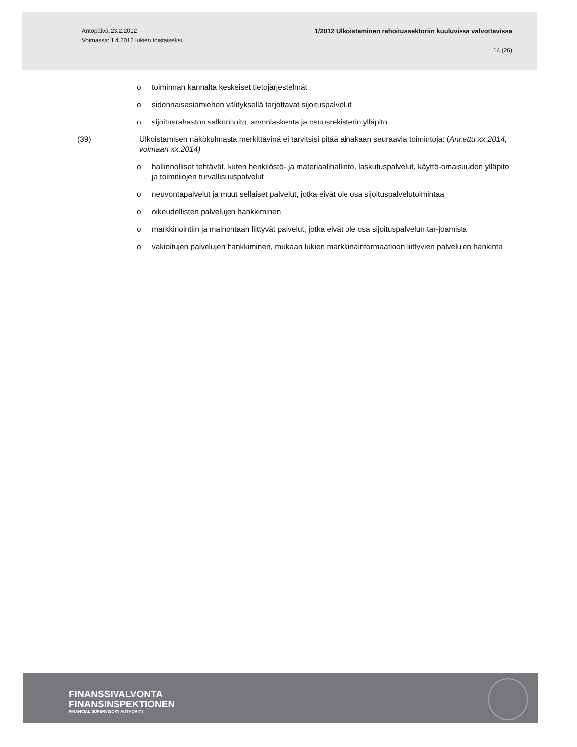Antopäivä:
Voimassa:
23.2.2012
1.4.2012 lukien toistaiseksi
1/2012 Ulkoistaminen rahoitussektoriin kuuluvissa valvottavissa
14 (26)
o toiminnan kannalta keskeiset tietojärjestelmät
o sidonnaisasiamiehen välityksellä tarjottavat sijoituspalvelut
o sijoitusrahaston salkunhoito, arvonlaskenta ja osuusrekisterin ylläpito.
(39) Ulkoistamisen näkökulmasta merkittävinä ei tarvitsisi pitää ainakaan seuraavia toimintoja: (Annettu xx.2014, voimaan xx.2014)
o hallinnolliset tehtävät, kuten henkilöstö- ja materiaalihallinto, laskutuspalvelut, käyttö-omaisuuden ylläpito ja toimitilojen turvallisuuspalvelut
o neuvontapalvelut ja muut sellaiset palvelut, jotka eivät ole osa sijoituspalvelutoimintaa
o oikeudellisten palvelujen hankkiminen
o markkinointiin ja mainontaan liittyvät palvelut, jotka eivät ole osa sijoituspalvelun tar-joamista
o vakioitujen palvelujen hankkiminen, mukaan lukien markkinainformaatioon liittyvien palvelujen hankinta
FINANSSIVALVONTA
FINANSINSPEKTIONEN
FINANCIAL SUPERVISORY AUTHORITY